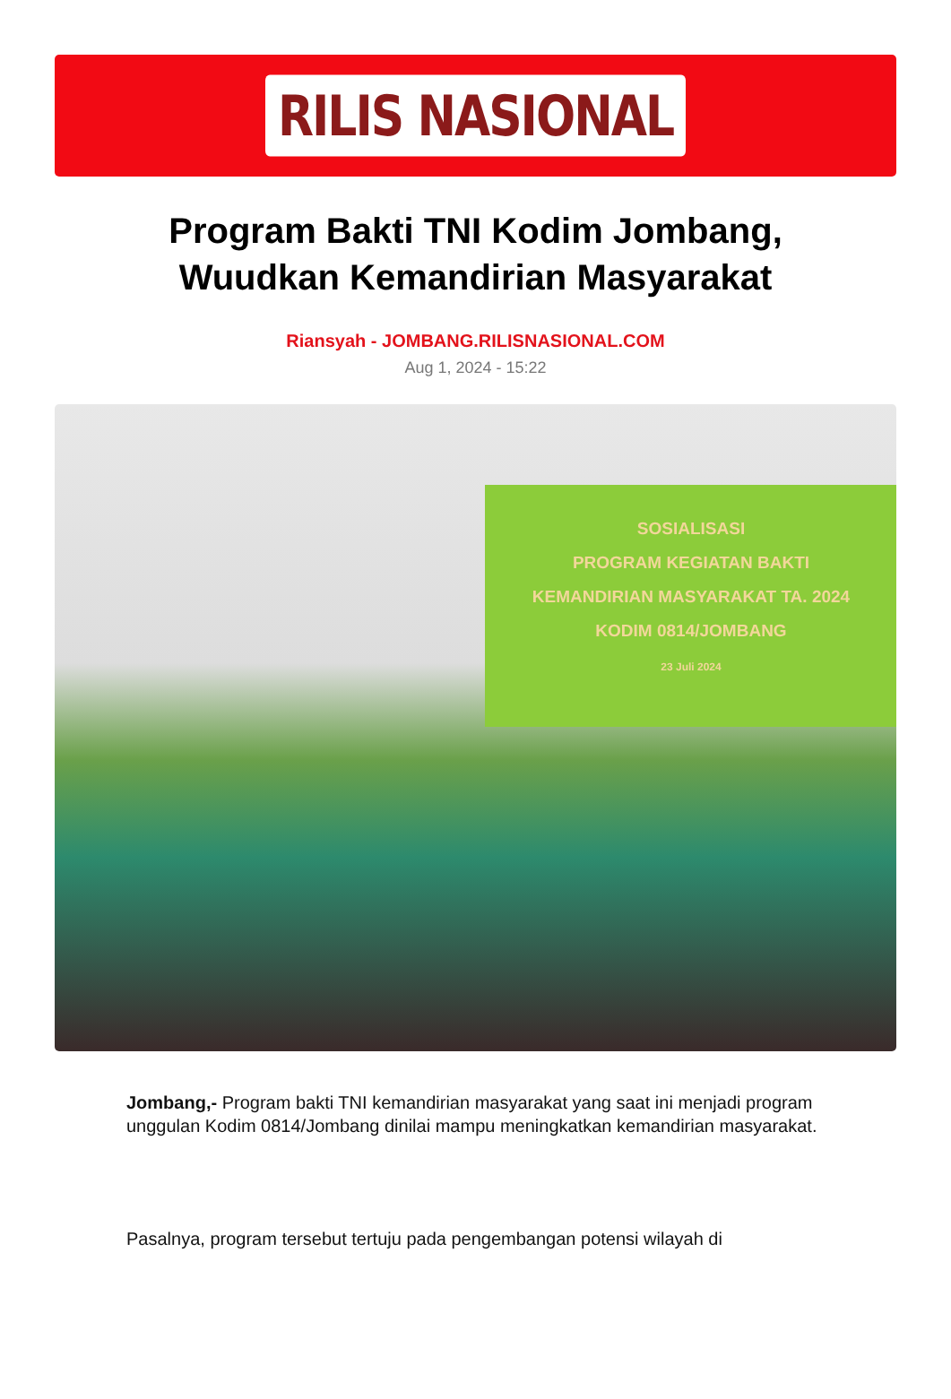RILIS NASIONAL
Program Bakti TNI Kodim Jombang, Wuudkan Kemandirian Masyarakat
Riansyah - JOMBANG.RILISNASIONAL.COM
Aug 1, 2024 - 15:22
SOSIALISASI
PROGRAM KEGIATAN BAKTI
KEMANDIRIAN MASYARAKAT TA. 2024
KODIM 0814/JOMBANG
23 Juli 2024
Jombang,- Program bakti TNI kemandirian masyarakat yang saat ini menjadi program unggulan Kodim 0814/Jombang dinilai mampu meningkatkan kemandirian masyarakat.
Pasalnya, program tersebut tertuju pada pengembangan potensi wilayah di